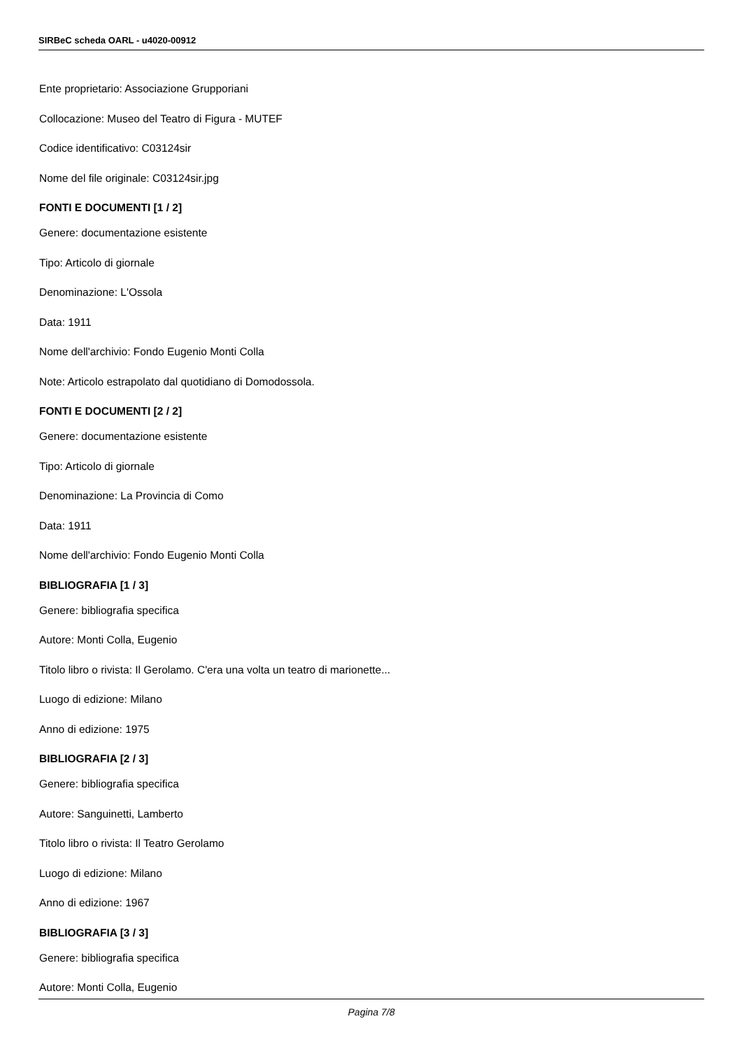SIRBeC scheda OARL - u4020-00912
Ente proprietario: Associazione Grupporiani
Collocazione: Museo del Teatro di Figura - MUTEF
Codice identificativo: C03124sir
Nome del file originale: C03124sir.jpg
FONTI E DOCUMENTI [1 / 2]
Genere: documentazione esistente
Tipo: Articolo di giornale
Denominazione: L'Ossola
Data: 1911
Nome dell'archivio: Fondo Eugenio Monti Colla
Note: Articolo estrapolato dal quotidiano di Domodossola.
FONTI E DOCUMENTI [2 / 2]
Genere: documentazione esistente
Tipo: Articolo di giornale
Denominazione: La Provincia di Como
Data: 1911
Nome dell'archivio: Fondo Eugenio Monti Colla
BIBLIOGRAFIA [1 / 3]
Genere: bibliografia specifica
Autore: Monti Colla, Eugenio
Titolo libro o rivista: Il Gerolamo. C'era una volta un teatro di marionette...
Luogo di edizione: Milano
Anno di edizione: 1975
BIBLIOGRAFIA [2 / 3]
Genere: bibliografia specifica
Autore: Sanguinetti, Lamberto
Titolo libro o rivista: Il Teatro Gerolamo
Luogo di edizione: Milano
Anno di edizione: 1967
BIBLIOGRAFIA [3 / 3]
Genere: bibliografia specifica
Autore: Monti Colla, Eugenio
Pagina 7/8